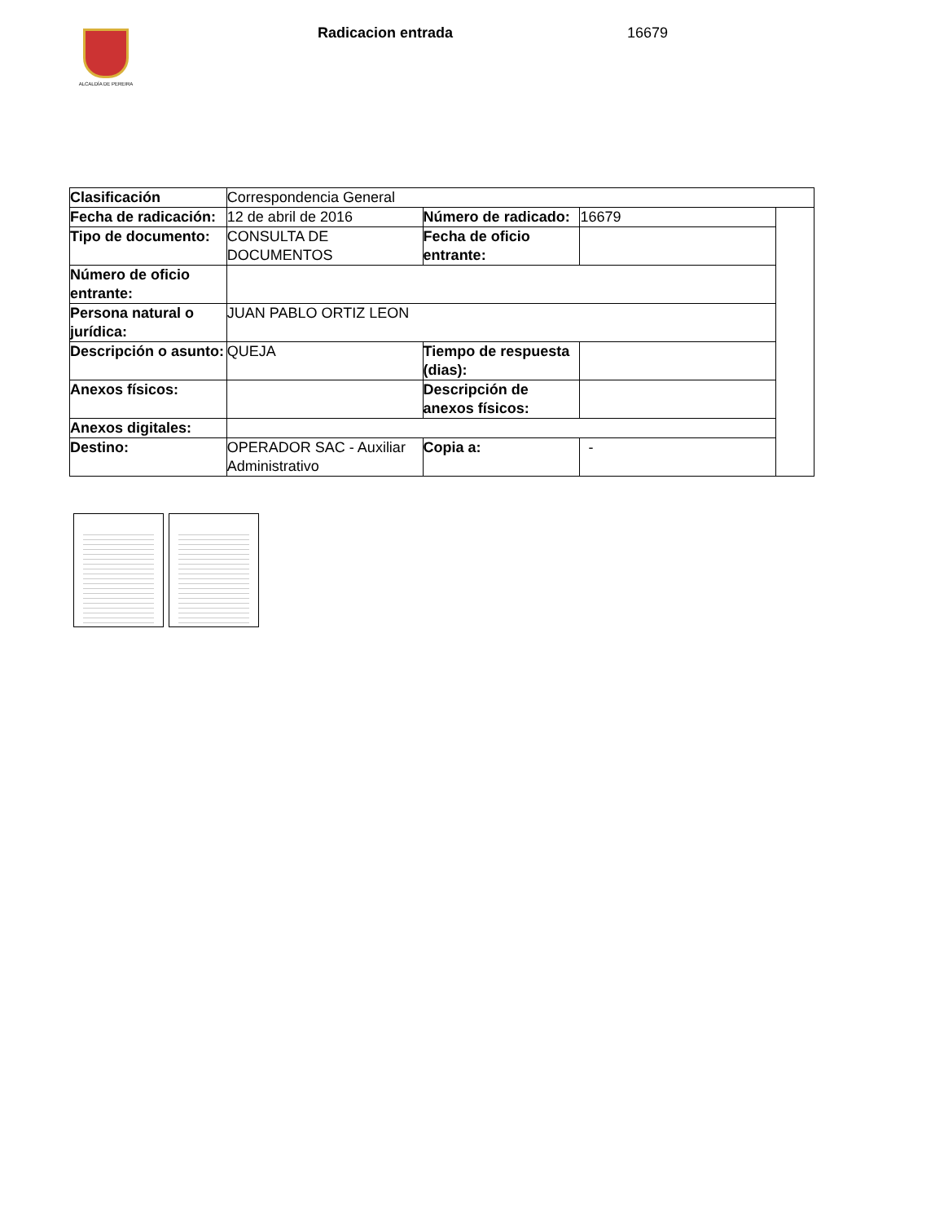ALCALDÍA DE PEREIRA
Radicacion entrada 16679
| Clasificación | Correspondencia General | | | |
| Fecha de radicación: | 12 de abril de 2016 | Número de radicado: | 16679 | |
| Tipo de documento: | CONSULTA DE DOCUMENTOS | Fecha de oficio entrante: | | |
| Número de oficio entrante: | | | | |
| Persona natural o jurídica: | JUAN PABLO ORTIZ LEON | | | |
| Descripción o asunto: | QUEJA | Tiempo de respuesta (dias): | | |
| Anexos físicos: | | Descripción de anexos físicos: | | |
| Anexos digitales: | | | | |
| Destino: | OPERADOR SAC - Auxiliar Administrativo | Copia a: | - | |